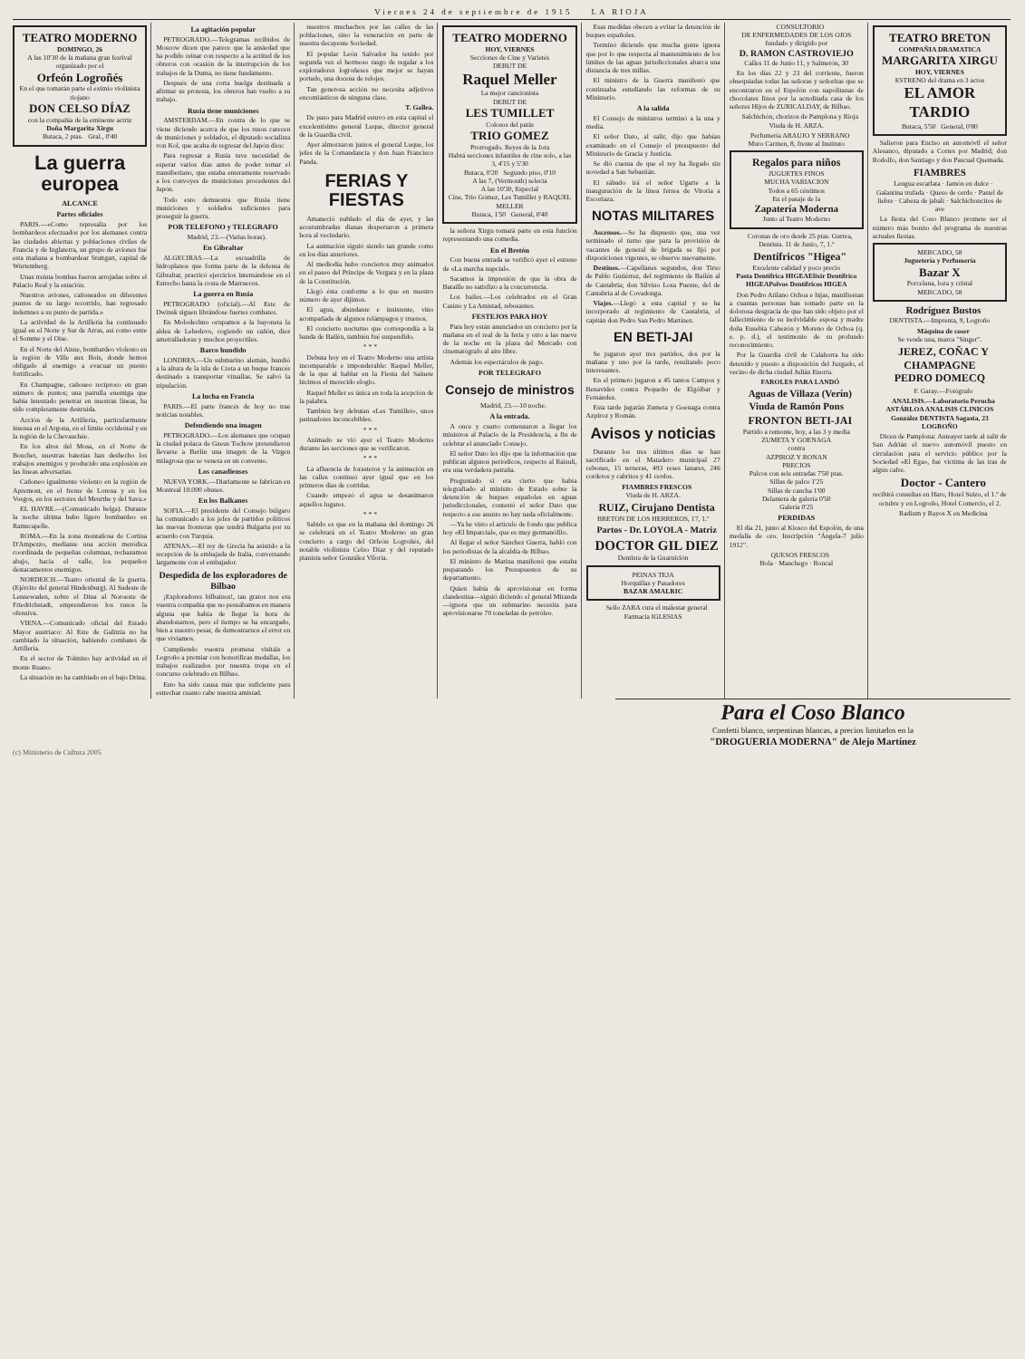Viernes 24 de septiembre de 1915 LA RIOJA
TEATRO MODERNO
DOMINGO, 26
A las 10'30 de la mañana gran festival organizado por el
Orfeón Logroñés
En el que tomarán parte el eximio violinista riojano
DON CELSO DÍAZ
con la compañía de la eminente actriz
Doña Margarita Xirgu
Butaca, 2 ptas. Gral., 0'40
La guerra europea
ALCANCE
Partes oficiales
PARIS.—«Como represalia por los bombardeos efectuados por los alemanes contra las ciudades abiertas y poblaciones civiles de Francia y de Inglaterra, un grupo de aviones fué esta mañana a bombardear Stuttgart, capital de Wurtemberg.
Unas treinta bombas fueron arrojadas sobre el Palacio Real y la estación.
Nuestros aviones, cañoneados en diferentes puntos de su largo recorrido, han regresado indemnes a su punto de partida.»
La actividad de la Artillería ha continuado igual en el Norte y Sur de Arras, así como entre el Somme y el Oise.
En el Norte del Aisne, bombardeo violento en la región de Ville aux Bois, donde hemos obligado al enemigo a evacuar un puesto fortificado.
En Champagne, cañoneo recíproco en gran número de puntos; una patrulla enemiga que había intentado penetrar en nuestras líneas, ha sido completamente destruída.
Acción de la Artillería, particularmente intensa en el Argona, en el límite occidental y en la región de la Chevauchée.
En los altos del Mosa, en el Norte de Bouchet, nuestras baterías han deshecho los trabajos enemigos y producido una explosión en las líneas adversarias.
Cañoneo igualmente violento en la región de Apremont, en el frente de Lorena y en los Vosgos, en los sectores del Meurthe y del Sava.»
EL HAVRE.—(Comunicado belga). Durante la noche última hubo ligero bombardeo en Ramscapelle.
ROMA.—En la zona montañosa de Cortina D'Ampezzo, mediante una acción metódica coordinada de pequeñas columnas, rechazamos abajo, hacia el valle, los pequeños destacamentos enemigos.
NORDEICH.—Teatro oriental de la guerra. (Ejército del general Hindenburg). Al Sudeste de Lennewaden, sobre el Dina al Noroeste de Friedrichstadt, emprendieron los rusos la ofensiva.
VIENA.—Comunicado oficial del Estado Mayor austriaco: Al Este de Galitzia no ha cambiado la situación, habiendo combates de Artillería.
En el sector de Tolmino hay actividad en el monte Ruano.
La situación no ha cambiado en el bajo Drina.
La agitación popular
PETROGRADO.—Telegramas recibidos de Moscow dicen que parece que la ansiedad que ha podido reinar con respecto a la actitud de los obreros con ocasión de la interrupción de los trabajos de la Duma, no tiene fundamento.
Después de una corta huelga destinada a afirmar su protesta, los obreros han vuelto a su trabajo.
Rusia tiene municiones
AMSTERDAM.—En contra de lo que se viene diciendo acerca de que los rusos carecen de municiones y soldados, el diputado socialista von Kol, que acaba de regresar del Japón dice:
Para regresar a Rusia tuve necesidad de esperar varios días antes de poder tomar el transiberiano, que estaba enteramente reservado a los convoyes de municiones procedentes del Japón.
Todo esto demuestra que Rusia tiene municiones y soldados suficientes para proseguir la guerra.
POR TELEFONO y TELEGRAFO
Madrid, 23.—(Varias horas).
En Gibraltar
ALGECIRAS.—La escuadrilla de hidroplanos que forma parte de la defensa de Gibraltar, practicó ejercicios internándose en el Estrecho hasta la costa de Marruecos.
La guerra en Rusia
PETROGRADO (oficial).—Al Este de Dwinsk siguen librándose fuertes combates.
En Molodechno ocupamos a la bayoneta la aldea de Lebedevo, cogiendo un cañón, diez ametralladoras y muchos proyectiles.
Barco hundido
LONDRES.—Un submarino alemán, hundió a la altura de la isla de Creta a un buque francés destinado a transportar vituallas. Se salvó la tripulación.
La lucha en Francia
PARIS.—El parte francés de hoy no trae noticias notables.
Defendiendo una imagen
PETROGRADO.—Los alemanes que ocupan la ciudad polaca de Gzeus Tochow pretendieron llevarse a Berlín una imagen de la Virgen milagrosa que se venera en un convento.
Los canadienses
NUEVA YORK.—Diariamente se fabrican en Montreal 10.000 obuses.
En los Balkanes
SOFIA.—El presidente del Consejo búlgaro ha comunicado a los jefes de partidos políticos las nuevas fronteras que tendrá Bulgaria por su acuerdo con Turquía.
ATENAS.—El rey de Grecia ha asistido a la recepción de la embajada de Italia, conversando largamente con el embajador.
Despedida de los exploradores de Bilbao
¡Exploradores bilbaínos!, tan gratos nos era vuestra compañía que no pensábamos en manera alguna que había de llegar la hora de abandonarnos, pero el tiempo se ha encargado, bien a nuestro pesar, de demostrarnos el error en que vivíamos.
Cumpliendo vuestra promesa visitáis a Logroño a premiar con honoríficas medallas, los trabajos realizados por nuestra tropa en el concurso celebrado en Bilbao.
Esto ha sido causa más que suficiente para estrechar cuanto cabe nuestra amistad.
nuestros muchachos por las calles de las poblaciones, sino la veneración en parte de nuestra decayente Sociedad.
El popular León Salvador ha tenido por segunda vez el hermoso rasgo de regalar a los exploradores logroñeses que mejor se hayan portado, una docena de relojes.
Tan generosa acción no necesita adjetivos encomiásticos de ninguna clase.
T. Gallea.
De paso para Madrid estuvo en esta capital el excelentísimo general Luque, director general de la Guardia civil.
Ayer almorzaron juntos el general Luque, los jefes de la Comandancia y don Juan Francisco Panda.
FERIAS Y FIESTAS
Amaneció nublado el día de ayer, y las acostumbradas dianas despertaron a primera hora al vecindario.
La animación siguió siendo tan grande como en los días anteriores.
Al mediodía hubo conciertos muy animados en el paseo del Príncipe de Vergara y en la plaza de la Constitución.
Llegó ésta conforme a lo que en nuestro número de ayer dijimos.
El agua, abundante e insistente, vino acompañada de algunos relámpagos y truenos.
El concierto nocturno que correspondía a la banda de Bailén, también fué suspendido.
* * *
Debuta hoy en el Teatro Moderno una artista incomparable e imponderable: Raquel Meller, de la que al hablar en la Fiesta del Sainete hicimos el merecido elogio.
Raquel Meller es única en toda la acepción de la palabra.
También hoy debutan «Les Tumillet», unos patinadores inconcebibles.
* * *
Animado se vió ayer el Teatro Moderno durante las secciones que se verificaron.
* * *
La afluencia de forasteros y la animación en las calles continuó ayer igual que en los primeros días de corridas.
Cuando empezó el agua se desanimaron aquellos lugares.
* * *
Sabido es que en la mañana del domingo 26 se celebrará en el Teatro Moderno un gran concierto a cargo del Orfeón Logroñés, del notable violinista Celso Díaz y del reputado pianista señor González Viloria.
TEATRO MODERNO
HOY, VIERNES
Secciones de Cine y Varietés
DEBUT DE
Raquel Meller
La mejor cancionista
DEBUT DE
LES TUMILLET
Colosos del patín
TRIO GOMEZ
Prorrogado. Reyes de la Jota
Habrá secciones infantiles de cine solo, a las 3, 4'15 y 5'30
Butaca, 0'20 Segundo piso, 0'10
A las 7, (Vermouth) selecta
A las 10'30, Especial
Cine, Trio Gómez, Les Tumillet y RAQUEL MELLER
Butaca, 1'50 General, 0'40
la señora Xirgu tomará parte en esta función representando una comedia.
En el Bretón
Con buena entrada se verificó ayer el estreno de «La marcha nupcial».
Sacamos la impresión de que la obra de Bataille no satisfizo a la concurrencia.
Los bailes.—Los celebrados en el Gran Casino y La Amistad, rebosantes.
FESTEJOS PARA HOY
Para hoy están anunciados un concierto por la mañana en el real de la feria y otro a las nueve de la noche en la plaza del Mercado con cinematógrafo al aire libre.
Además los espectáculos de pago.
POR TELEGRAFO
Consejo de ministros
Madrid, 23.—10 noche.
A la entrada.
A once y cuarto comenzaron a llegar los ministros al Palacio de la Presidencia, a fin de celebrar el anunciado Consejo.
El señor Dato les dijo que la información que publican algunos periódicos, respecto al Raisuli, era una verdadera patraña.
Preguntado si era cierto que había telegrafiado al ministro de Estado sobre la detención de buques españoles en aguas jurisdiccionales, contestó el señor Dato que respecto a ese asunto no hay nada oficialmente.
—Ya he visto el artículo de fondo que publica hoy «El Imparcial», que es muy germanófilo.
Al llegar el señor Sánchez Guerra, habló con los periodistas de la alcaldía de Bilbao.
El ministro de Marina manifestó que estaba preparando los Presupuestos de su departamento.
Quien había de aprovisionar en forma clandestina—siguió diciendo el general Miranda—ignora que un submarino necesita para aprovisionarse 70 toneladas de petróleo.
Esas medidas obecen a evitar la detención de buques españoles.
Terminó diciendo que mucha gente ignora que por lo que respecta al mantenimiento de los límites de las aguas jurisdiccionales abarca una distancia de tres millas.
El ministro de la Guerra manifestó que continuaba estudiando las reformas de su Ministerio.
A la salida
El Consejo de ministros terminó a la una y media.
El señor Dato, al salir, dijo que habían examinado en el Consejo el presupuesto del Ministerio de Gracia y Justicia.
Se dió cuenta de que el rey ha llegado sin novedad a San Sebastián.
El sábado irá el señor Ugarte a la inauguración de la línea férrea de Vitoria a Escoriaza.
NOTAS MILITARES
Ascensos.—Se ha dispuesto que, una vez terminado el turno que para la provisión de vacantes de general de brigada se fijó por disposiciones vigentes, se observe nuevamente.
Destinos.—Capellanes segundos, don Tirso de Pablo Gutiérrez, del regimiento de Bailén al de Cantabria; don Silvino Losa Puente, del de Cantabria al de Covadonga.
Viajes.—Llegó a esta capital y se ha incorporado al regimiento de Cantabria, el capitán don Pedro San Pedro Martínez.
EN BETI-JAI
Se jugaron ayer tres partidos, dos por la mañana y uno por la tarde, resultando poco interesantes.
En el primero jugaron a 45 tantos Campos y Benavides contra Pequeño de Elgóibar y Fernández.
Esta tarde jugarán Zumeta y Goenaga contra Azpiroz y Román.
Avisos y noticias
Durante los tres últimos días se han sacrificado en el Matadero municipal 27 cebones, 15 terneras, 493 reses lanares, 246 corderos y cabritos y 41 cerdos.
FIAMBRES FRESCOS
Viuda de H. ARZA.
RUIZ, Cirujano Dentista
BRETON DE LOS HERREROS, 17, 1.º
Partos - Dr. LOYOLA - Matriz
DOCTOR GIL DIEZ
Dentista de la Guarnición
PEINAS TEJA
Horquillas y Pasadores
BAZAR AMALRIC
Sello ZARA cura el malestar general
Farmacia IGLESIAS
CONSULTORIO
DE ENFERMEDADES DE LOS OJOS
fundado y dirigido por
D. RAMON CASTROVIEJO
Calles 11 de Junio 11, y Salmerón, 30
En los días 22 y 23 del corriente, fueron obsequiadas todas las señoras y señoritas que se encontraron en el Espolón con napolitanas de chocolates finos por la acreditada casa de los señores Hijos de ZURICALDAY, de Bilbao.
Salchichón, chorizos de Pamplona y Rioja
Viuda de H. ARZA.
Perfumería ARAUJO Y SERRANO
Muro Carmen, 8, frente al Instituto
Regalos para niños
JUGUETES FINOS
MUCHA VARIACION
Todos a 65 céntimos
En el pasaje de la
Zapatería Moderna
Junto al Teatro Moderno
Coronas de oro desde 25 ptas. Gurrea, Dentista. 11 de Junio, 7, 1.º
Dentífricos "Higea"
Excelente calidad y poco precio
Pasta Dentífrica HIGEA Elixir Dentífrico HIGEA Polvos Dentífricos HIGEA
Don Pedro Atilano Ochoa e hijas, manifiestan a cuantas personas han tomado parte en la dolorosa desgracia de que han sido objeto por el fallecimiento de su inolvidable esposa y madre doña Eusebia Cabezón y Moreno de Ochoa (q. e. p. d.), el testimonio de su profundo reconocimiento.
Por la Guardia civil de Calahorra ha sido detenido y puesto a disposición del Juzgado, el vecino de dicha ciudad Julián Enorra.
FAROLES PARA LANDÓ
Aguas de Villaza (Verín)
Viuda de Ramón Pons
FRONTON BETI-JAI
Partido a remonte, hoy, a las 3 y media
ZUMETA Y GOENAGA
contra
AZPIROZ Y RONAN
PRECIOS
Palcos con seis entradas 7'50 ptas.
Sillas de palco 1'25
Sillas de cancha 1'00
Delantera de galería 0'50
Galería 0'25
PERDIDAS
El día 21, junto al Kiosco del Espolón, de una medalla de oro. Inscripción "Ángela-7 julio 1912".
QUESOS FRESCOS
Bola · Manchego · Roncal
TEATRO BRETON
COMPAÑIA DRAMATICA
MARGARITA XIRGU
HOY, VIERNES
ESTRENO del drama en 3 actos
EL AMOR TARDIO
Butaca, 5'50 General, 0'80
Salieron para Enciso en automóvil el señor Alesanco, diputado a Cortes por Madrid; don Rodolfo, don Santiago y don Pascual Quemada.
FIAMBRES
Lengua escarlata · Jamón en dulce · Galantina trufada · Queso de cerdo · Pastel de liebre · Cabeza de jabalí · Salchichoncitos de ave
La fiesta del Coso Blanco promete ser el número más bonito del programa de nuestras actuales fiestas.
MERCADO, 58
Juguetería y Perfumería
Bazar X
Porcelana, loza y cristal
MERCADO, 58
Rodríguez Bustos
DENTISTA.—Imprenta, 9, Logroño
Máquina de coser
Se vende una, marca "Singer".
JEREZ, COÑAC Y CHAMPAGNE
PEDRO DOMECQ
F. Garay.—Fotógrafo
ANALISIS.—Laboratorio Perucha
ASTÁRLOA ANALISIS CLINICOS
González DENTISTA Sagasta, 23 LOGROÑO
Dicen de Pamplona: Anteayer tarde al salir de San Adrián el nuevo automóvil puesto en circulación para el servicio público por la Sociedad «El Ega», fué víctima de las iras de algún cafre.
Doctor - Cantero
recibirá consultas en Haro, Hotel Suizo, el 1.º de octubre y en Logroño, Hotel Comercio, el 2.
Radium y Rayos X en Medicina
Para el Coso Blanco
Confetti blanco, serpentinas blancas, a precios limitados en la
"DROGUERIA MODERNA" de Alejo Martínez
(c) Ministerio de Cultura 2005